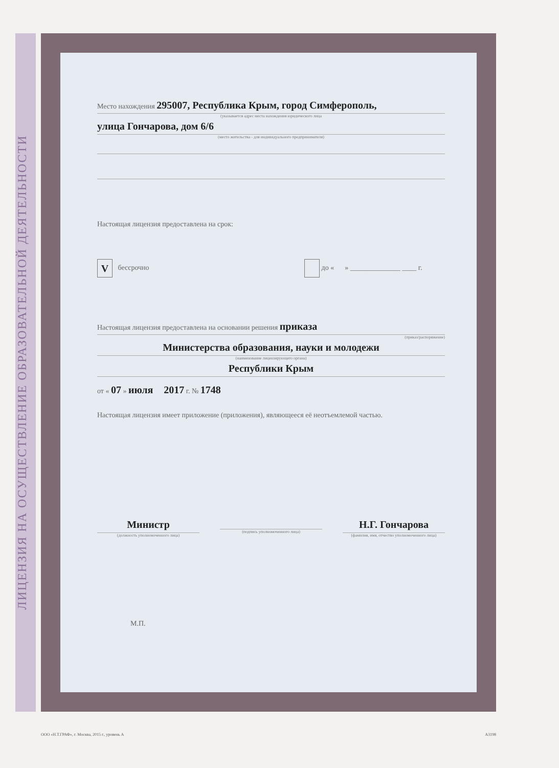ЛИЦЕНЗИЯ НА ОСУЩЕСТВЛЕНИЕ ОБРАЗОВАТЕЛЬНОЙ ДЕЯТЕЛЬНОСТИ
Место нахождения 295007, Республика Крым, город Симферополь,
(указывается адрес места нахождения юридического лица
улица Гончарова, дом 6/6
(место жительства - для индивидуального предпринимателя)
Настоящая лицензия предоставлена на срок:
V бессрочно до « » ______________ ____ г.
Настоящая лицензия предоставлена на основании решения приказа
(приказ/распоряжение)
Министерства образования, науки и молодежи
(наименование лицензирующего органа)
Республики Крым
от « 07 » июля 2017 г. № 1748
Настоящая лицензия имеет приложение (приложения), являющееся её неотъемлемой частью.
Министр
(должность уполномоченного лица)
(подпись уполномоченного лица)
Н.Г. Гончарова
(фамилия, имя, отчество уполномоченного лица)
М.П.
ООО «Н.Т.ГРАФ», г. Москва, 2015 г., уровень А А3198